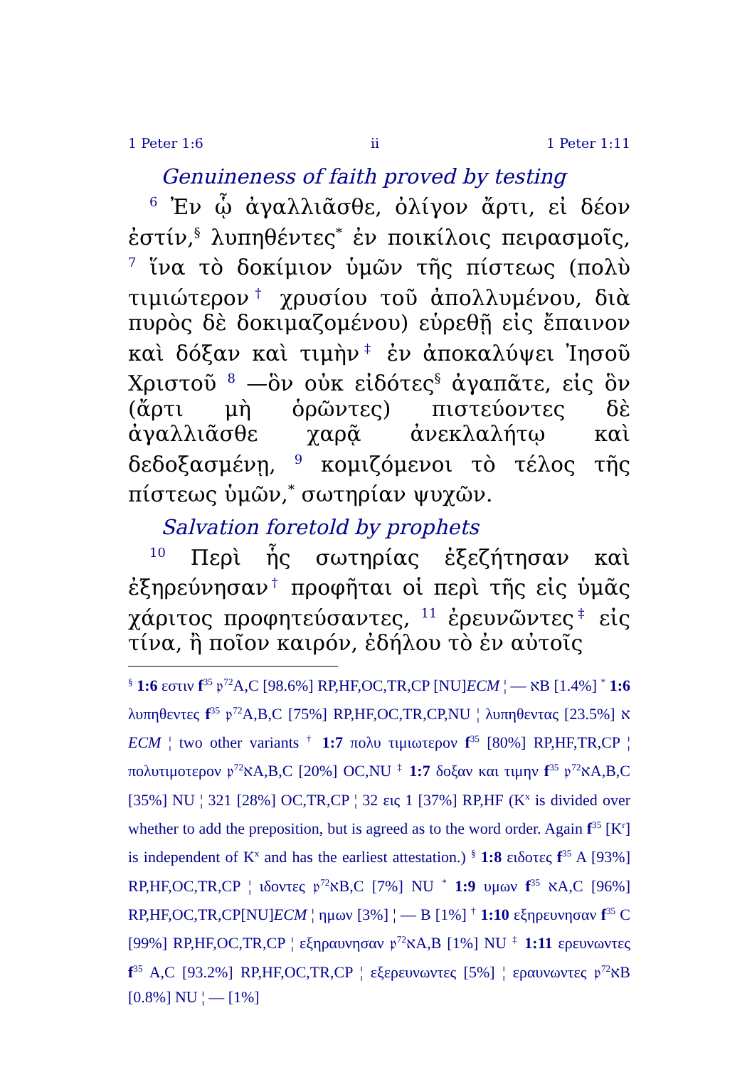1 Peter 1:6 ii 1 Peter 1:11
Genuineness of faith proved by testing
<sup>6</sup> Ἐν ᾧ ἀγαλλιᾶσθε, ὀλίγον ἄρτι, εἰ δέον ἐστίν,<sup>§</sup> λυπηθέντες<sup>*</sup> ἐν ποικίλοις πειρασμοῖς, <sup>7</sup> ἵνα τὸ δοκίμιον ὑμῶν τῆς πίστεως (πολὺ τιμιώτερον† χρυσίου τοῦ ἀπολλυμένου, διὰ πυρὸς δὲ δοκιμαζομένου) εὑρεθῇ εἰς ἔπαινον καὶ δόξαν καὶ τιμὴν‡ ἐν ἀποκαλύψει Ἰησοῦ Χριστοῦ <sup>8</sup> —ὃν οὐκ εἰδότες<sup>§</sup> ἀγαπᾶτε, εἰς ὃν (ἄρτι μὴ ὁρῶντες) πιστεύοντες δὲ ἀγαλλιᾶσθε χαρᾷ ἀνεκλαλήτῳ καὶ δεδοξασμένῃ, <sup>9</sup> κομιζόμενοι τὸ τέλος τῆς πίστεως ὑμῶν,<sup>*</sup> σωτηρίαν ψυχῶν.
Salvation foretold by prophets
<sup>10</sup> Περὶ ἧς σωτηρίας ἐξεζήτησαν καὶ ἐξηρεύνησαν† προφῆται οἱ περὶ τῆς εἰς ὑμᾶς χάριτος προφητεύσαντες, <sup>11</sup> ἐρευνῶντες‡ εἰς τίνα, ἢ ποῖον καιρόν, ἐδήλου τὸ ἐν αὐτοῖς
<sup>§</sup> 1:6 εστιν f<sup>35</sup> 𝔭<sup>72</sup>A,C [98.6%] RP,HF,OC,TR,CP [NU]ECM ¦ — אB [1.4%] <sup>*</sup> 1:6 λυπηθεντες f<sup>35</sup> 𝔭<sup>72</sup>A,B,C [75%] RP,HF,OC,TR,CP,NU ¦ λυπηθεντας א [23.5%] ECM ¦ two other variants <sup>†</sup> 1:7 πολυ τιμιωτερον f<sup>35</sup> [80%] RP,HF,TR,CP ¦ πολυτιμοτερον 𝔭<sup>72</sup>אA,B,C [20%] OC,NU <sup>‡</sup> 1:7 δοξαν και τιμην f<sup>35</sup> 𝔭<sup>72</sup>אA,B,C [35%] NU ¦ 321 [28%] OC,TR,CP ¦ 32 εις 1 [37%] RP,HF (K<sup>x</sup> is divided over whether to add the preposition, but is agreed as to the word order. Again f<sup>35</sup> [K<sup>r</sup>] is independent of K<sup>x</sup> and has the earliest attestation.) <sup>§</sup> 1:8 ειδοτες f<sup>35</sup> A [93%] RP,HF,OC,TR,CP ¦ ιδοντες 𝔭<sup>72</sup>אB,C [7%] NU <sup>*</sup> 1:9 υμων f<sup>35</sup> אA,C [96%] RP,HF,OC,TR,CP[NU]ECM ¦ ημων [3%] ¦ — B [1%] <sup>†</sup> 1:10 εξηρευνησαν f<sup>35</sup> C [99%] RP,HF,OC,TR,CP ¦ εξηραυνησαν 𝔭<sup>72</sup>אA,B [1%] NU <sup>‡</sup> 1:11 ερευνωντες f<sup>35</sup> A,C [93.2%] RP,HF,OC,TR,CP ¦ εξερευνωντες [5%] ¦ εραυνωντες 𝔭<sup>72</sup>אB [0.8%] NU ¦ — [1%]